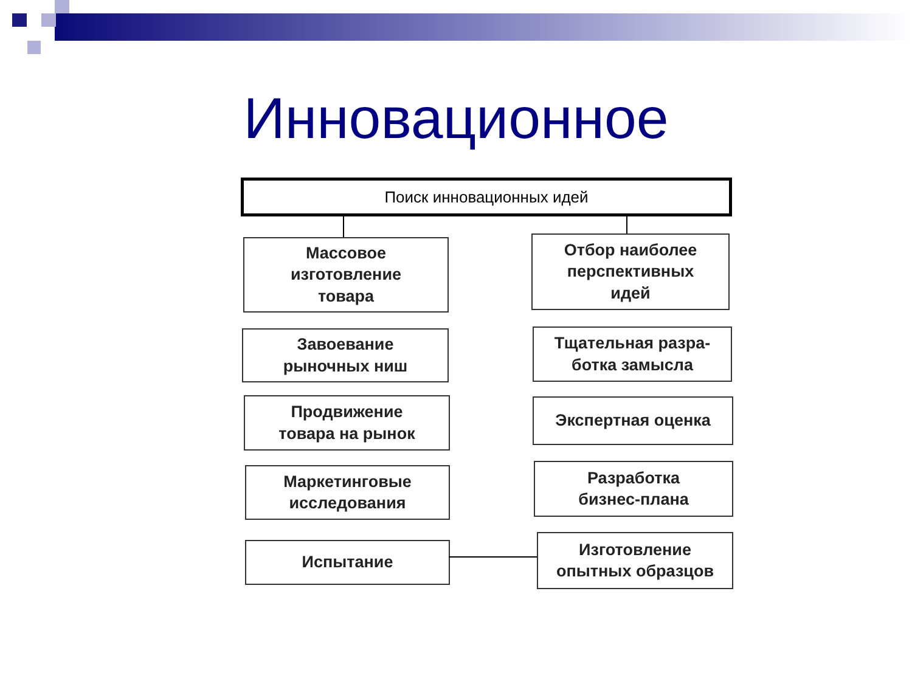Инновационное
Поиск инновационных идей
Массовое
изготовление
товара
Завоевание
рыночных ниш
Продвижение
товара на рынок
Маркетинговые
исследования
Испытание
Отбор наиболее
перспективных
идей
Тщательная разра-
ботка замысла
Экспертная оценка
Разработка
бизнес-плана
Изготовление
опытных образцов